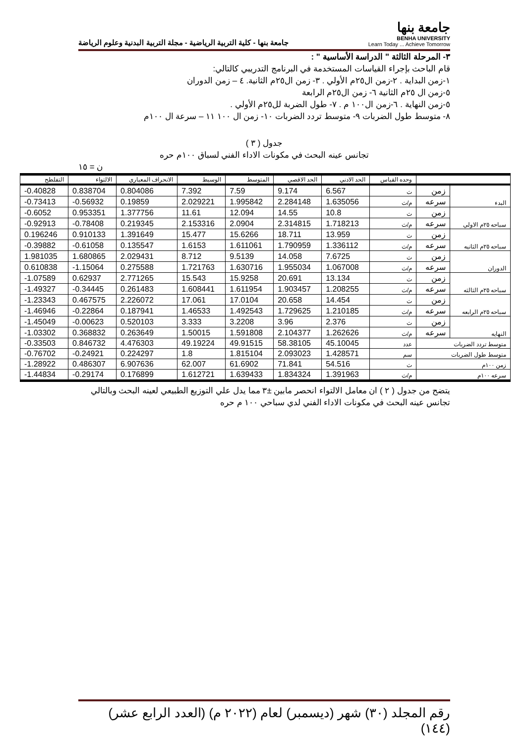جامعة بنها
BENHA UNIVERSITY
Learn Today ... Achieve Tomorrow
جامعة بنها - كلية التربية الرياضية - مجلة التربية البدنية وعلوم الرياضة
٣- المرحلة الثالثة " الدراسة الأساسية " :
قام الباحث بإجراء القياسات المستخدمة في البرنامج التدريبي كالتالي:
١-زمن البداية . ٢-زمن ال٢٥م الأولي . ٣- زمن ال٢٥م الثانية. ٤ – زمن الدوران
٥-زمن ال ٢٥م الثانية ٦- زمن ال٢٥م الرابعة
٥-زمن النهاية . ٦-زمن ال١٠٠ م . ٧- طول الضربة لل٢٥م الأولي .
٨- متوسط طول الضربات ٩- متوسط تردد الضربات ١٠- زمن ال ١٠٠ ١١ – سرعة ال ١٠٠م
جدول ( ٣ )
تجانس عينه البحث في مكونات الاداء الفني لسباق ١٠٠م حره
ن = ١٥
| | | وحده القياس | الحد الادني | الحد الاقصي | المتوسط | الوسيط | الانحراف المعياري | الالتواء | التفلطح |
| --- | --- | --- | --- | --- | --- | --- | --- | --- | --- |
| البدء | زمن | ث | 6.567 | 9.174 | 7.59 | 7.392 | 0.804086 | 0.838704 | -0.40828 |
| | سرعه | م/ث | 1.635056 | 2.284148 | 1.995842 | 2.029221 | 0.19859 | -0.56932 | -0.73413 |
| سباحه ٢٥م الاولي | زمن | ث | 10.8 | 14.55 | 12.094 | 11.61 | 1.377756 | 0.953351 | -0.6052 |
| | سرعه | م/ث | 1.718213 | 2.314815 | 2.0904 | 2.153316 | 0.219345 | -0.78408 | -0.92913 |
| سباحه ٢٥م الثانيه | زمن | ث | 13.959 | 18.711 | 15.6266 | 15.477 | 1.391649 | 0.910133 | 0.196246 |
| | سرعه | م/ث | 1.336112 | 1.790959 | 1.611061 | 1.6153 | 0.135547 | -0.61058 | -0.39882 |
| الدوران | زمن | ث | 7.6725 | 14.058 | 9.5139 | 8.712 | 2.029431 | 1.680865 | 1.981035 |
| | سرعه | م/ث | 1.067008 | 1.955034 | 1.630716 | 1.721763 | 0.275588 | -1.15064 | 0.610838 |
| سباحه ٢٥م الثالثه | زمن | ث | 13.134 | 20.691 | 15.9258 | 15.543 | 2.771265 | 0.62937 | -1.07589 |
| | سرعه | م/ث | 1.208255 | 1.903457 | 1.611954 | 1.608441 | 0.261483 | -0.34445 | -1.49327 |
| سباحه ٢٥م الرابعه | زمن | ث | 14.454 | 20.658 | 17.0104 | 17.061 | 2.226072 | 0.467575 | -1.23343 |
| | سرعه | م/ث | 1.210185 | 1.729625 | 1.492543 | 1.46533 | 0.187941 | -0.22864 | -1.46946 |
| النهايه | زمن | ث | 2.376 | 3.96 | 3.2208 | 3.333 | 0.520103 | -0.00623 | -1.45049 |
| | سرعه | م/ث | 1.262626 | 2.104377 | 1.591808 | 1.50015 | 0.263649 | 0.368832 | -1.03302 |
| متوسط تردد الضربات | | عدد | 45.10045 | 58.38105 | 49.91515 | 49.19224 | 4.476303 | 0.846732 | -0.33503 |
| متوسط طول الضربات | | سم | 1.428571 | 2.093023 | 1.815104 | 1.8 | 0.224297 | -0.24921 | -0.76702 |
| زمن ١٠٠م | | ث | 54.516 | 71.841 | 61.6902 | 62.007 | 6.907636 | 0.486307 | -1.28922 |
| سرعه ١٠٠م | | م/ث | 1.391963 | 1.834324 | 1.639433 | 1.612721 | 0.176899 | -0.29174 | -1.44834 |
يتضح من جدول ( ٢ ) ان معامل الالتواء انحصر مابين ±٣ مما يدل علي التوزيع الطبيعي لعينه البحث وبالتالي تجانس عينه البحث في مكونات الاداء الفني لدي سباحي ١٠٠ م حره
رقم المجلد (٣٠) شهر (ديسمبر) لعام (٢٠٢٢ م) (العدد الرابع عشر) (١٤٤)